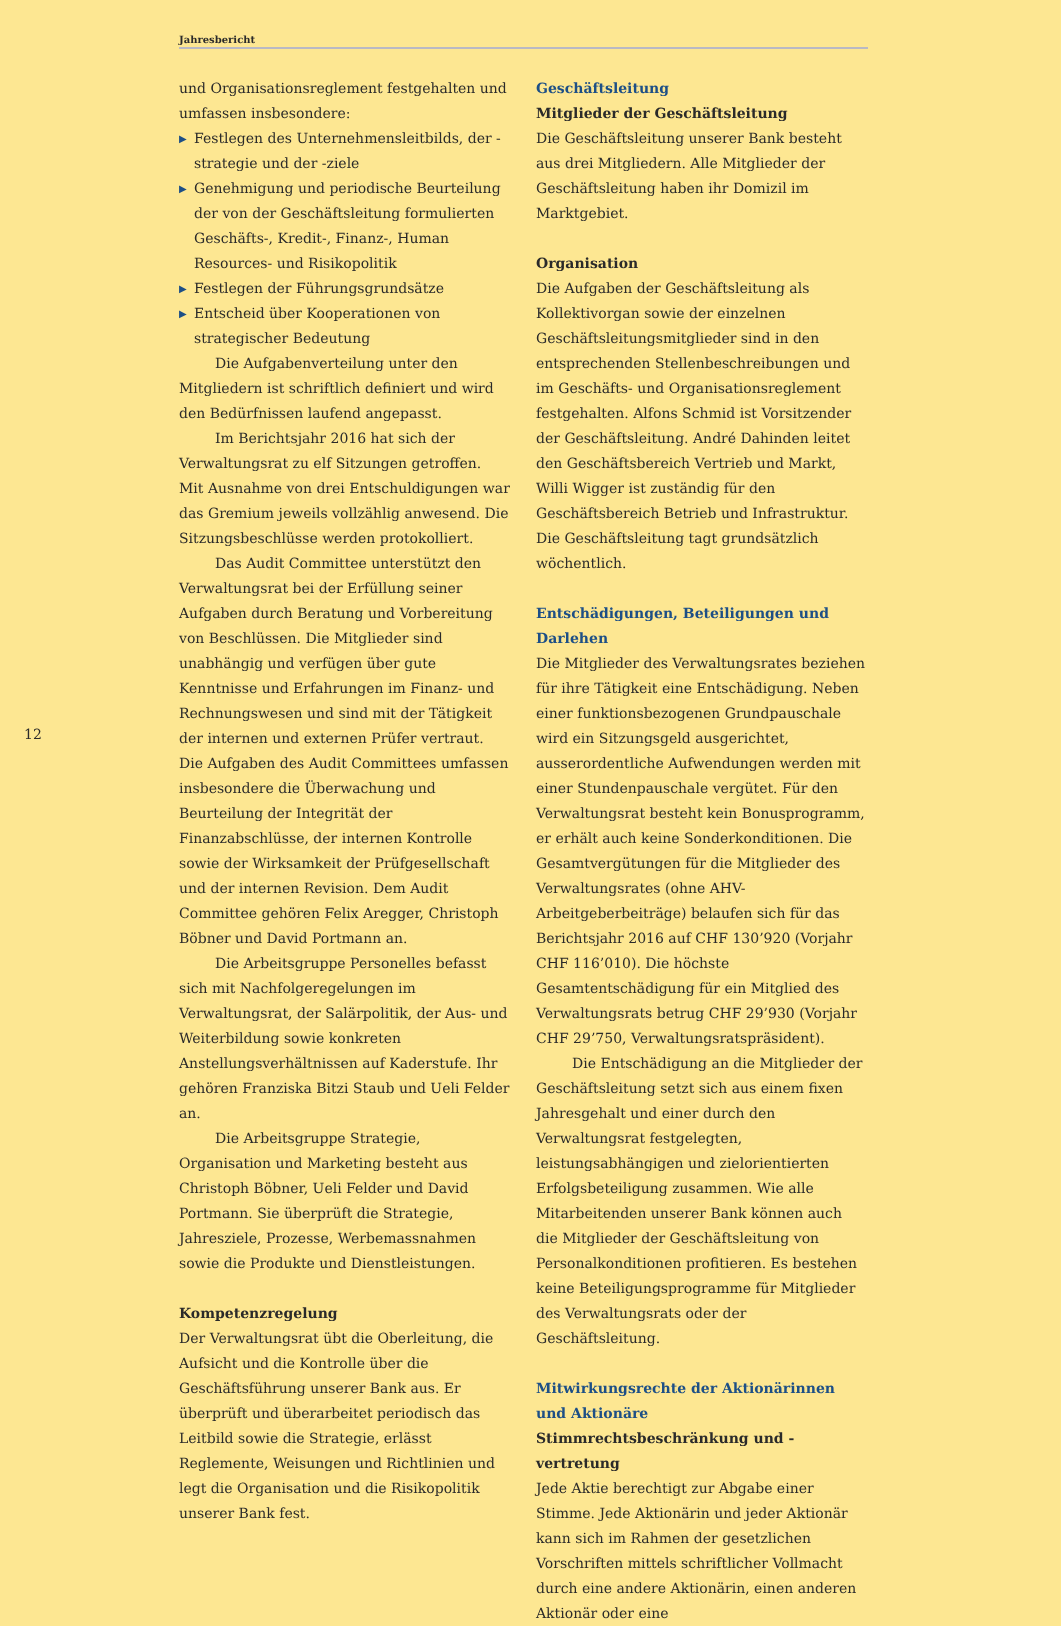Jahresbericht
12
und Organisationsreglement festgehalten und umfassen insbesondere:
▶ Festlegen des Unternehmensleitbilds, der -strategie und der -ziele
▶ Genehmigung und periodische Beurteilung der von der Geschäftsleitung formulierten Geschäfts-, Kredit-, Finanz-, Human Resources- und Risikopolitik
▶ Festlegen der Führungsgrundsätze
▶ Entscheid über Kooperationen von strategischer Bedeutung
Die Aufgabenverteilung unter den Mitgliedern ist schriftlich definiert und wird den Bedürfnissen laufend angepasst.
Im Berichtsjahr 2016 hat sich der Verwaltungsrat zu elf Sitzungen getroffen. Mit Ausnahme von drei Entschuldigungen war das Gremium jeweils vollzählig anwesend. Die Sitzungsbeschlüsse werden protokolliert.
Das Audit Committee unterstützt den Verwaltungsrat bei der Erfüllung seiner Aufgaben durch Beratung und Vorbereitung von Beschlüssen. Die Mitglieder sind unabhängig und verfügen über gute Kenntnisse und Erfahrungen im Finanz- und Rechnungswesen und sind mit der Tätigkeit der internen und externen Prüfer vertraut. Die Aufgaben des Audit Committees umfassen insbesondere die Überwachung und Beurteilung der Integrität der Finanzabschlüsse, der internen Kontrolle sowie der Wirksamkeit der Prüfgesellschaft und der internen Revision. Dem Audit Committee gehören Felix Aregger, Christoph Böbner und David Portmann an.
Die Arbeitsgruppe Personelles befasst sich mit Nachfolgeregelungen im Verwaltungsrat, der Salärpolitik, der Aus- und Weiterbildung sowie konkreten Anstellungsverhältnissen auf Kaderstufe. Ihr gehören Franziska Bitzi Staub und Ueli Felder an.
Die Arbeitsgruppe Strategie, Organisation und Marketing besteht aus Christoph Böbner, Ueli Felder und David Portmann. Sie überprüft die Strategie, Jahresziele, Prozesse, Werbemassnahmen sowie die Produkte und Dienstleistungen.
Kompetenzregelung
Der Verwaltungsrat übt die Oberleitung, die Aufsicht und die Kontrolle über die Geschäftsführung unserer Bank aus. Er überprüft und überarbeitet periodisch das Leitbild sowie die Strategie, erlässt Reglemente, Weisungen und Richtlinien und legt die Organisation und die Risikopolitik unserer Bank fest.
Geschäftsleitung
Mitglieder der Geschäftsleitung
Die Geschäftsleitung unserer Bank besteht aus drei Mitgliedern. Alle Mitglieder der Geschäftsleitung haben ihr Domizil im Marktgebiet.
Organisation
Die Aufgaben der Geschäftsleitung als Kollektivorgan sowie der einzelnen Geschäftsleitungsmitglieder sind in den entsprechenden Stellenbeschreibungen und im Geschäfts- und Organisationsreglement festgehalten. Alfons Schmid ist Vorsitzender der Geschäftsleitung. André Dahinden leitet den Geschäftsbereich Vertrieb und Markt, Willi Wigger ist zuständig für den Geschäftsbereich Betrieb und Infrastruktur. Die Geschäftsleitung tagt grundsätzlich wöchentlich.
Entschädigungen, Beteiligungen und Darlehen
Die Mitglieder des Verwaltungsrates beziehen für ihre Tätigkeit eine Entschädigung. Neben einer funktionsbezogenen Grundpauschale wird ein Sitzungsgeld ausgerichtet, ausserordentliche Aufwendungen werden mit einer Stundenpauschale vergütet. Für den Verwaltungsrat besteht kein Bonusprogramm, er erhält auch keine Sonderkonditionen. Die Gesamtvergütungen für die Mitglieder des Verwaltungsrates (ohne AHV-Arbeitgeberbeiträge) belaufen sich für das Berichtsjahr 2016 auf CHF 130’920 (Vorjahr CHF 116’010). Die höchste Gesamtentschädigung für ein Mitglied des Verwaltungsrats betrug CHF 29’930 (Vorjahr CHF 29’750, Verwaltungsratspräsident).
Die Entschädigung an die Mitglieder der Geschäftsleitung setzt sich aus einem fixen Jahresgehalt und einer durch den Verwaltungsrat festgelegten, leistungsabhängigen und zielorientierten Erfolgsbeteiligung zusammen. Wie alle Mitarbeitenden unserer Bank können auch die Mitglieder der Geschäftsleitung von Personalkonditionen profitieren. Es bestehen keine Beteiligungsprogramme für Mitglieder des Verwaltungsrats oder der Geschäftsleitung.
Mitwirkungsrechte der Aktionärinnen und Aktionäre
Stimmrechtsbeschränkung und -vertretung
Jede Aktie berechtigt zur Abgabe einer Stimme. Jede Aktionärin und jeder Aktionär kann sich im Rahmen der gesetzlichen Vorschriften mittels schriftlicher Vollmacht durch eine andere Aktionärin, einen anderen Aktionär oder eine